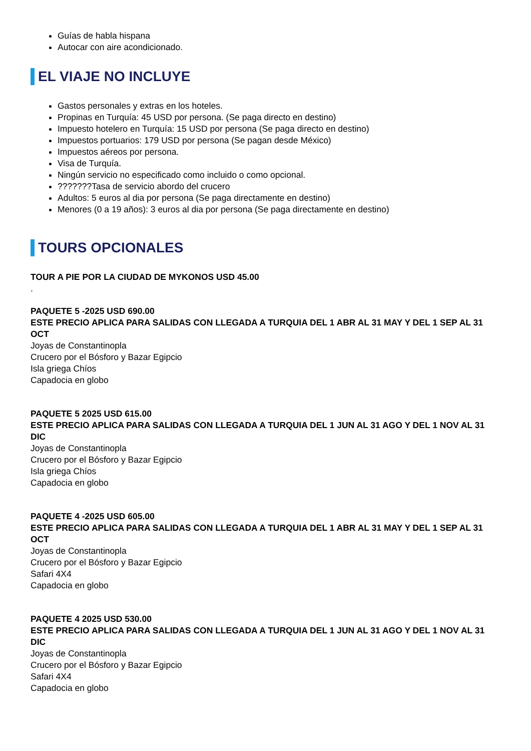Guías de habla hispana
Autocar con aire acondicionado.
EL VIAJE NO INCLUYE
Gastos personales y extras en los hoteles.
Propinas en Turquía: 45 USD por persona. (Se paga directo en destino)
Impuesto hotelero en Turquía: 15 USD por persona (Se paga directo en destino)
Impuestos portuarios: 179 USD por persona (Se pagan desde México)
Impuestos aéreos por persona.
Visa de Turquía.
Ningún servicio no especificado como incluido o como opcional.
???????Tasa de servicio abordo del crucero
Adultos: 5 euros al dia por persona (Se paga directamente en destino)
Menores (0 a 19 años): 3 euros al dia por persona (Se paga directamente en destino)
TOURS OPCIONALES
TOUR A PIE POR LA CIUDAD DE MYKONOS USD 45.00
.
PAQUETE 5 -2025 USD 690.00
ESTE PRECIO APLICA PARA SALIDAS CON LLEGADA A TURQUIA DEL 1 ABR AL 31 MAY Y DEL 1 SEP AL 31 OCT
Joyas de Constantinopla
Crucero por el Bósforo y Bazar Egipcio
Isla griega Chíos
Capadocia en globo
PAQUETE 5 2025 USD 615.00
ESTE PRECIO APLICA PARA SALIDAS CON LLEGADA A TURQUIA DEL 1 JUN AL 31 AGO Y DEL 1 NOV AL 31 DIC
Joyas de Constantinopla
Crucero por el Bósforo y Bazar Egipcio
Isla griega Chíos
Capadocia en globo
PAQUETE 4 -2025 USD 605.00
ESTE PRECIO APLICA PARA SALIDAS CON LLEGADA A TURQUIA DEL 1 ABR AL 31 MAY Y DEL 1 SEP AL 31 OCT
Joyas de Constantinopla
Crucero por el Bósforo y Bazar Egipcio
Safari 4X4
Capadocia en globo
PAQUETE 4 2025 USD 530.00
ESTE PRECIO APLICA PARA SALIDAS CON LLEGADA A TURQUIA DEL 1 JUN AL 31 AGO Y DEL 1 NOV AL 31 DIC
Joyas de Constantinopla
Crucero por el Bósforo y Bazar Egipcio
Safari 4X4
Capadocia en globo